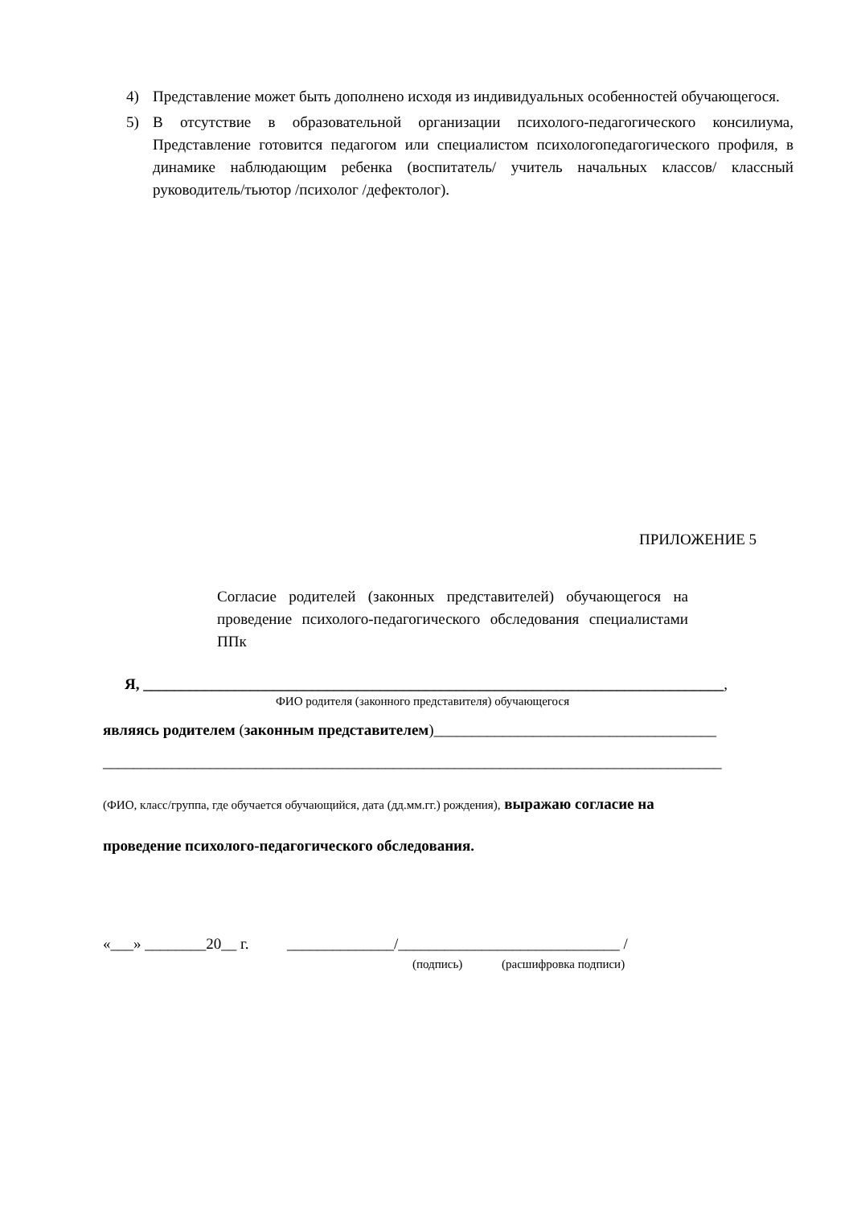4) Представление может быть дополнено исходя из индивидуальных особенностей обучающегося.
5) В отсутствие в образовательной организации психолого-педагогического консилиума, Представление готовится педагогом или специалистом психологопедагогического профиля, в динамике наблюдающим ребенка (воспитатель/ учитель начальных классов/ классный руководитель/тьютор /психолог /дефектолог).
ПРИЛОЖЕНИЕ 5
Согласие родителей (законных представителей) обучающегося на проведение психолого-педагогического обследования специалистами ППк
Я, ____________________________________________________________________________,
ФИО родителя (законного представителя) обучающегося
являясь родителем (законным представителем)_____________________________________
_________________________________________________________________________________
(ФИО, класс/группа, где обучается обучающийся, дата (дд.мм.гг.) рождения), выражаю согласие на
проведение психолого-педагогического обследования.
«___» ________20__ г. ______________/_____________________________ /
(подпись) (расшифровка подписи)